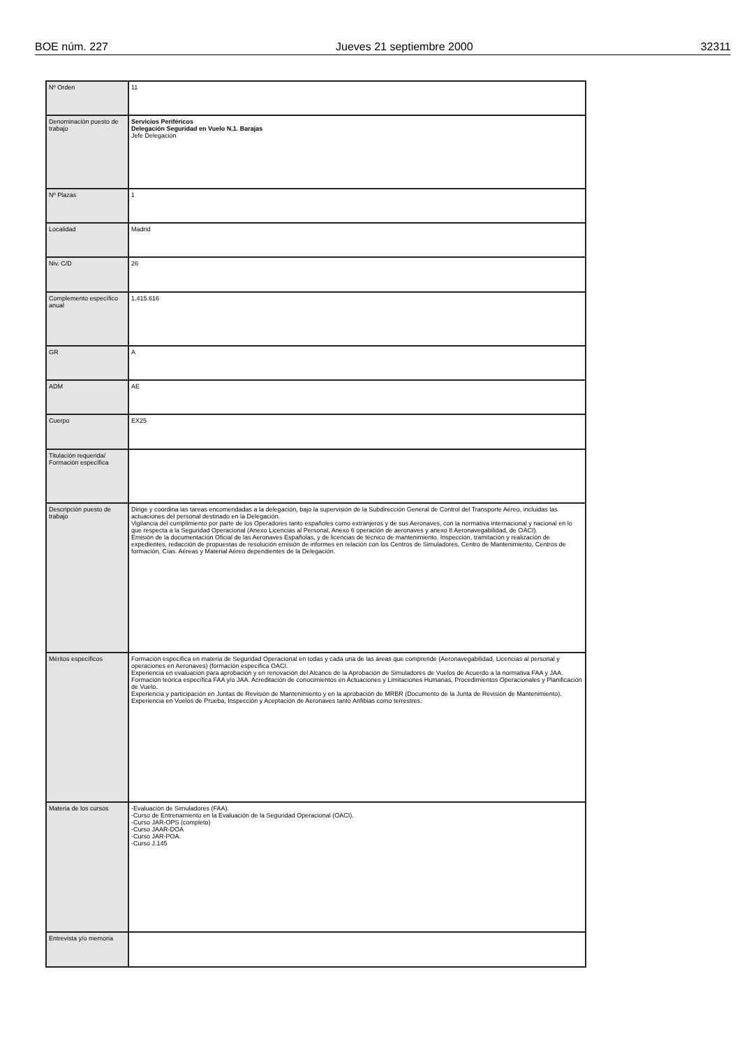BOE núm. 227 Jueves 21 septiembre 2000 32311
| Nº Orden | 11 |
| Denominación puesto de trabajo | Servicios Periféricos Delegación Seguridad en Vuelo N.1. Barajas Jefe Delegación |
| Nº Plazas | 1 |
| Localidad | Madrid |
| Niv. C/D | 26 |
| Complemento específico anual | 1.415.616 |
| GR | A |
| ADM | AE |
| Cuerpo | EX25 |
| Titulación requerida/ Formación específica | |
| Descripción puesto de trabajo | Dirige y coordina las tareas encomendadas a la delegación, bajo la supervisión de la Subdirección General de Control del Transporte Aéreo, incluidas las actuaciones del personal destinado en la Delegación. Vigilancia del cumplimiento por parte de los Operadores tanto españoles como extranjeros y de sus Aeronaves, con la normativa internacional y nacional en lo que respecta a la Seguridad Operacional (Anexo Licencias al Personal, Anexo 6 operación de aeronaves y anexo 8 Aeronavegabilidad, de OACI). Emisión de la documentación Oficial de las Aeronaves Españolas, y de licencias de técnico de mantenimiento. Inspección, tramitación y realización de expedientes, redacción de propuestas de resolución emisión de informes en relación con los Centros de Simuladores, Centro de Mantenimiento, Centros de formación, Cías. Aéreas y Material Aéreo dependientes de la Delegación. |
| Méritos específicos | Formación específica en materia de Seguridad Operacional en todas y cada una de las áreas que comprende (Aeronavegabilidad, Licencias al personal y operaciones en Aeronaves) (formación específica OACI. Experiencia en evaluación para aprobación y en renovación del Alcance de la Aprobación de Simuladores de Vuelos de Acuerdo a la normativa FAA y JAA. Formación teórica específica FAA y/o JAA. Acreditación de conocimientos en Actuaciones y Limitaciones Humanas, Procedimientos Operacionales y Planificación de Vuelo. Experiencia y participación en Juntas de Revisión de Mantenimiento y en la aprobación de MRBR (Documento de la Junta de Revisión de Mantenimiento). Experiencia en Vuelos de Prueba, Inspección y Aceptación de Aeronaves tanto Anfibias como terrestres. |
| Materia de los cursos | -Evaluación de Simuladores (FAA). -Curso de Entrenamiento en la Evaluación de la Seguridad Operacional (OACI). -Curso JAR-OPS (completo) -Curso JAAR-DOA -Curso JAR-POA. -Curso J.145 |
| Entrevista y/o memoria | |